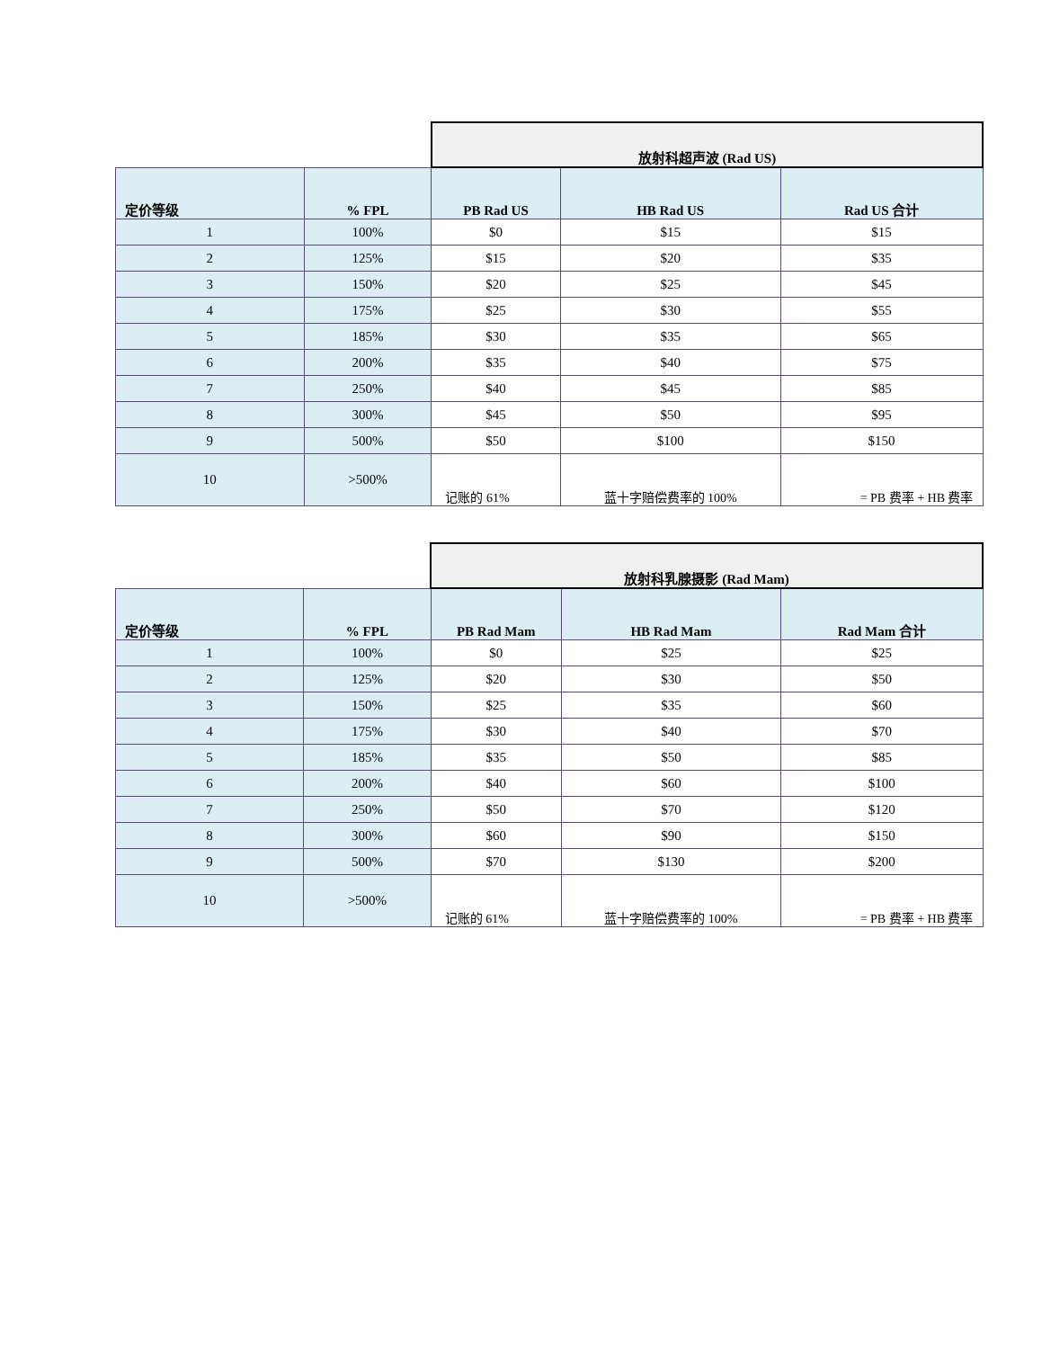| | | 放射科超声波 (Rad US) | | |
| 定价等级 | % FPL | PB Rad US | HB Rad US | Rad US 合计 |
| 1 | 100% | $0 | $15 | $15 |
| 2 | 125% | $15 | $20 | $35 |
| 3 | 150% | $20 | $25 | $45 |
| 4 | 175% | $25 | $30 | $55 |
| 5 | 185% | $30 | $35 | $65 |
| 6 | 200% | $35 | $40 | $75 |
| 7 | 250% | $40 | $45 | $85 |
| 8 | 300% | $45 | $50 | $95 |
| 9 | 500% | $50 | $100 | $150 |
| 10 | >500% | 记账的 61% | 蓝十字赔偿费率的 100% | = PB 费率 + HB 费率 |
| | | 放射科乳腺摄影 (Rad Mam) | | |
| 定价等级 | % FPL | PB Rad Mam | HB Rad Mam | Rad Mam 合计 |
| 1 | 100% | $0 | $25 | $25 |
| 2 | 125% | $20 | $30 | $50 |
| 3 | 150% | $25 | $35 | $60 |
| 4 | 175% | $30 | $40 | $70 |
| 5 | 185% | $35 | $50 | $85 |
| 6 | 200% | $40 | $60 | $100 |
| 7 | 250% | $50 | $70 | $120 |
| 8 | 300% | $60 | $90 | $150 |
| 9 | 500% | $70 | $130 | $200 |
| 10 | >500% | 记账的 61% | 蓝十字赔偿费率的 100% | = PB 费率 + HB 费率 |